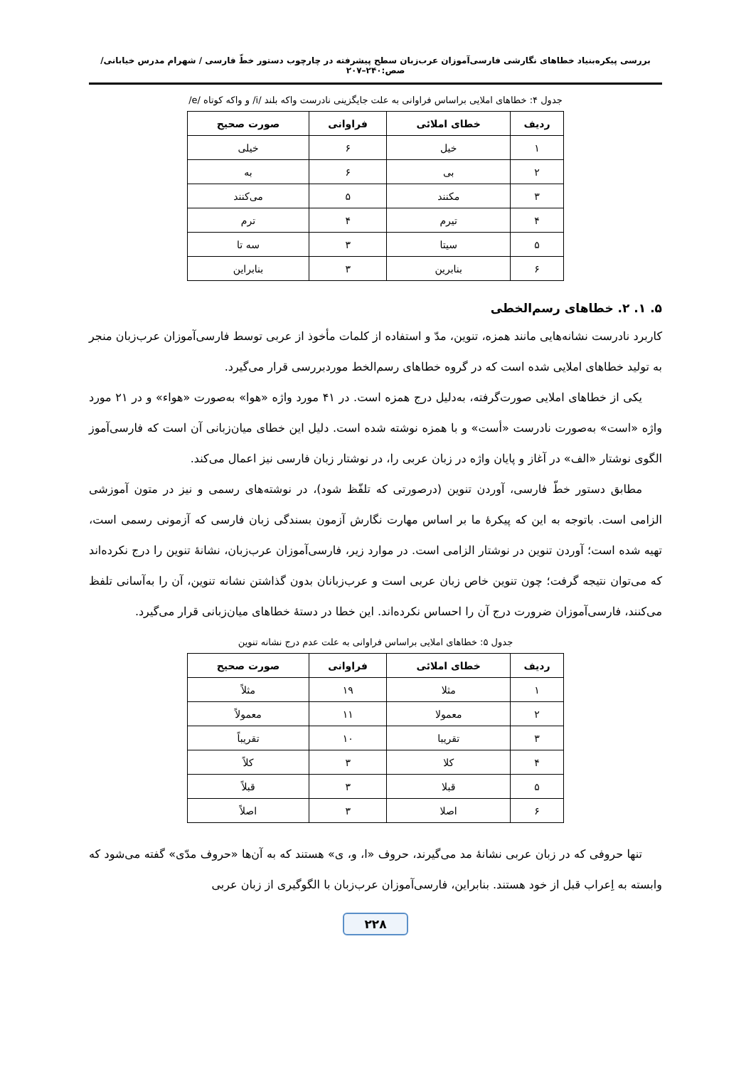بررسی پیکره‌بنیاد خطاهای نگارشی فارسی‌آموزان عرب‌زبان سطح پیشرفته در چارچوب دستور خطّ فارسی / شهرام مدرس خیابانی/ صص:۲۴۰–۲۰۷
جدول ۴: خطاهای املایی براساس فراوانی به علت جایگزینی نادرست واکه بلند /i/ و واکه کوتاه /e/
| ردیف | خطای املائی | فراوانی | صورت صحیح |
| --- | --- | --- | --- |
| ۱ | خیل | ۶ | خیلی |
| ۲ | بی | ۶ | به |
| ۳ | مکنند | ۵ | می‌کنند |
| ۴ | تیرم | ۴ | ترم |
| ۵ | سیتا | ۳ | سه تا |
| ۶ | بنابرین | ۳ | بنابراین |
۵. ۱. ۲. خطاهای رسم‌الخطی
کاربرد نادرست نشانه‌هایی مانند همزه، تنوین، مدّ و استفاده از کلمات مأخوذ از عربی توسط فارسی‌آموزان عرب‌زبان منجر به تولید خطاهای املایی شده است که در گروه خطاهای رسم‌الخط موردبررسی قرار می‌گیرد.
یکی از خطاهای املایی صورت‌گرفته، به‌دلیل درج همزه است. در ۴۱ مورد واژه «هوا» به‌صورت «هواء» و در ۲۱ مورد واژه «است» به‌صورت نادرست «أست» و با همزه نوشته شده است. دلیل این خطای میان‌زبانی آن است که فارسی‌آموز الگوی نوشتار «الف» در آغاز و پایان واژه در زبان عربی را، در نوشتار زبان فارسی نیز اعمال می‌کند.
مطابق دستور خطّ فارسی، آوردن تنوین (درصورتی که تلفّظ شود)، در نوشته‌های رسمی و نیز در متون آموزشی الزامی است. باتوجه به این که پیکرۀ ما بر اساس مهارت نگارش آزمون بسندگی زبان فارسی که آزمونی رسمی است، تهیه شده است؛ آوردن تنوین در نوشتار الزامی است. در موارد زیر، فارسی‌آموزان عرب‌زبان، نشانۀ تنوین را درج نکرده‌اند که می‌توان نتیجه گرفت؛ چون تنوین خاص زبان عربی است و عرب‌زبانان بدون گذاشتن نشانه تنوین، آن را به‌آسانی تلفظ می‌کنند، فارسی‌آموزان ضرورت درج آن را احساس نکرده‌اند. این خطا در دستۀ خطاهای میان‌زبانی قرار می‌گیرد.
جدول ۵: خطاهای املایی براساس فراوانی به علت عدم درج نشانه تنوین
| ردیف | خطای املائی | فراوانی | صورت صحیح |
| --- | --- | --- | --- |
| ۱ | مثلا | ۱۹ | مثلاً |
| ۲ | معمولا | ۱۱ | معمولاً |
| ۳ | تقریبا | ۱۰ | تقریباً |
| ۴ | کلا | ۳ | کلاً |
| ۵ | قبلا | ۳ | قبلاً |
| ۶ | اصلا | ۳ | اصلاً |
تنها حروفی که در زبان عربی نشانۀ مد می‌گیرند، حروف «ا، و، ی» هستند که به آن‌ها «حروف مدّی» گفته می‌شود که وابسته به اِعراب قبل از خود هستند. بنابراین، فارسی‌آموزان عرب‌زبان با الگوگیری از زبان عربی
۲۲۸